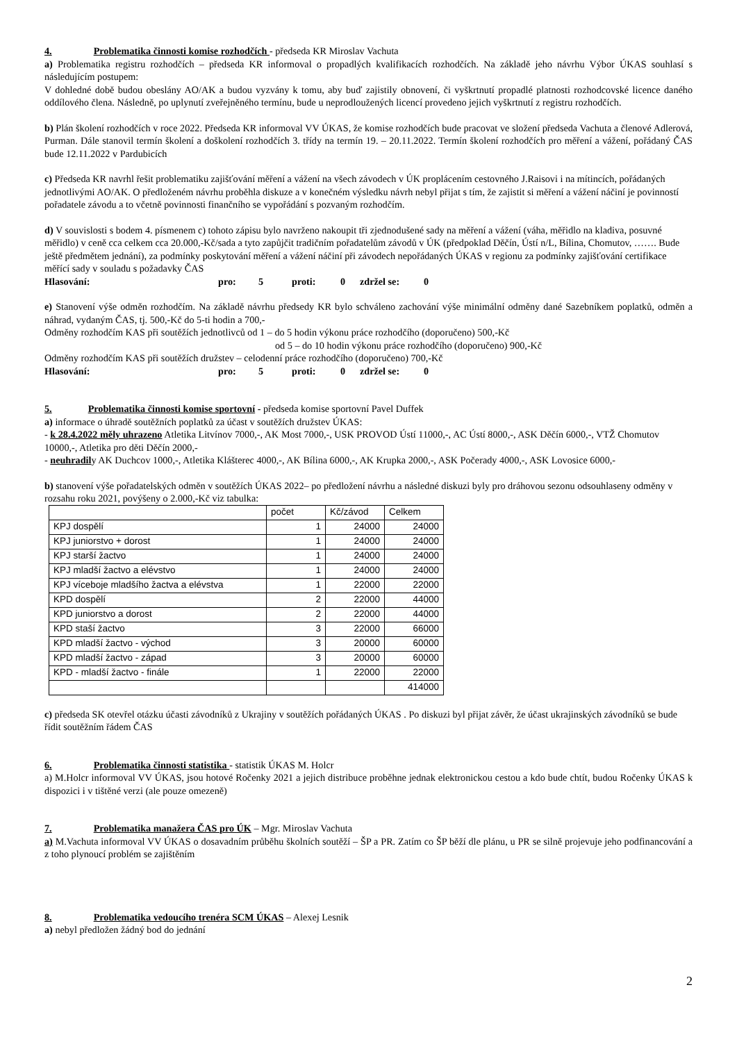4. Problematika činnosti komise rozhodčích - předseda KR Miroslav Vachuta
a) Problematika registru rozhodčích – předseda KR informoval o propadlých kvalifikacích rozhodčích. Na základě jeho návrhu Výbor ÚKAS souhlasí s následujícím postupem:
V dohledné době budou obeslány AO/AK a budou vyzvány k tomu, aby buď zajistily obnovení, či vyškrtnutí propadlé platnosti rozhodcovské licence daného oddílového člena. Následně, po uplynutí zveřejněného termínu, bude u neprodloužených licencí provedeno jejich vyškrtnutí z registru rozhodčích.
b) Plán školení rozhodčích v roce 2022. Předseda KR informoval VV ÚKAS, že komise rozhodčích bude pracovat ve složení předseda Vachuta a členové Adlerová, Purman. Dále stanovil termín školení a doškolení rozhodčích 3. třídy na termín 19. – 20.11.2022. Termín školení rozhodčích pro měření a vážení, pořádaný ČAS bude 12.11.2022 v Pardubicích
c) Předseda KR navrhl řešit problematiku zajišťování měření a vážení na všech závodech v ÚK proplácením cestovného J.Raisovi i na mítincích, pořádaných jednotlivými AO/AK. O předloženém návrhu proběhla diskuze a v konečném výsledku návrh nebyl přijat s tím, že zajistit si měření a vážení náčiní je povinností pořadatele závodu a to včetně povinnosti finančního se vypořádání s pozvaným rozhodčím.
d) V souvislosti s bodem 4. písmenem c) tohoto zápisu bylo navrženo nakoupit tři zjednodušené sady na měření a vážení (váha, měřidlo na kladiva, posuvné měřidlo) v ceně cca celkem cca 20.000,-Kč/sada a tyto zapůjčit tradičním pořadatelům závodů v ÚK (předpoklad Děčín, Ústí n/L, Bílina, Chomutov, ……. Bude ještě předmětem jednání), za podmínky poskytování měření a vážení náčiní při závodech nepořádaných ÚKAS v regionu za podmínky zajišťování certifikace měřící sady v souladu s požadavky ČAS
Hlasování: pro: 5 proti: 0 zdržel se: 0
e) Stanovení výše odměn rozhodčím. Na základě návrhu předsedy KR bylo schváleno zachování výše minimální odměny dané Sazebníkem poplatků, odměn a náhrad, vydaným ČAS, tj. 500,-Kč do 5-ti hodin a 700,-
Odměny rozhodčím KAS při soutěžích jednotlivců od 1 – do 5 hodin výkonu práce rozhodčího (doporučeno) 500,-Kč
od 5 – do 10 hodin výkonu práce rozhodčího (doporučeno) 900,-Kč
Odměny rozhodčím KAS při soutěžích družstev – celodenní práce rozhodčího (doporučeno) 700,-Kč
Hlasování: pro: 5 proti: 0 zdržel se: 0
5. Problematika činnosti komise sportovní - předseda komise sportovní Pavel Duffek
a) informace o úhradě soutěžních poplatků za účast v soutěžích družstev ÚKAS:
- k 28.4.2022 měly uhrazeno Atletika Litvínov 7000,-, AK Most 7000,-, USK PROVOD Ústí 11000,-, AC Ústí 8000,-, ASK Děčín 6000,-, VTŽ Chomutov 10000,-, Atletika pro děti Děčín 2000,-
- neuhradily AK Duchcov 1000,-, Atletika Klášterec 4000,-, AK Bílina 6000,-, AK Krupka 2000,-, ASK Počerady 4000,-, ASK Lovosice 6000,-
b) stanovení výše pořadatelských odměn v soutěžích ÚKAS 2022– po předložení návrhu a následné diskuzi byly pro dráhovou sezonu odsouhlaseny odměny v rozsahu roku 2021, povýšeny o 2.000,-Kč viz tabulka:
| | počet | Kč/závod | Celkem |
| KPJ dospělí | 1 | 24000 | 24000 |
| KPJ juniorstvo + dorost | 1 | 24000 | 24000 |
| KPJ starší žactvo | 1 | 24000 | 24000 |
| KPJ mladší žactvo a elévstvo | 1 | 24000 | 24000 |
| KPJ víceboje mladšího žactva a elévstva | 1 | 22000 | 22000 |
| KPD dospělí | 2 | 22000 | 44000 |
| KPD juniorstvo a dorost | 2 | 22000 | 44000 |
| KPD staší žactvo | 3 | 22000 | 66000 |
| KPD mladší žactvo - východ | 3 | 20000 | 60000 |
| KPD mladší žactvo - západ | 3 | 20000 | 60000 |
| KPD - mladší žactvo - finále | 1 | 22000 | 22000 |
| | | | 414000 |
c) předseda SK otevřel otázku účasti závodníků z Ukrajiny v soutěžích pořádaných ÚKAS . Po diskuzi byl přijat závěr, že účast ukrajinských závodníků se bude řídit soutěžním řádem ČAS
6. Problematika činnosti statistika - statistik ÚKAS M. Holcr
a) M.Holcr informoval VV ÚKAS, jsou hotové Ročenky 2021 a jejich distribuce proběhne jednak elektronickou cestou a kdo bude chtít, budou Ročenky ÚKAS k dispozici i v tištěné verzi (ale pouze omezeně)
7. Problematika manažera ČAS pro ÚK – Mgr. Miroslav Vachuta
a) M.Vachuta informoval VV ÚKAS o dosavadním průběhu školních soutěží – ŠP a PR. Zatím co ŠP běží dle plánu, u PR se silně projevuje jeho podfinancování a z toho plynoucí problém se zajištěním
8. Problematika vedoucího trenéra SCM ÚKAS – Alexej Lesnik
a) nebyl předložen žádný bod do jednání
2